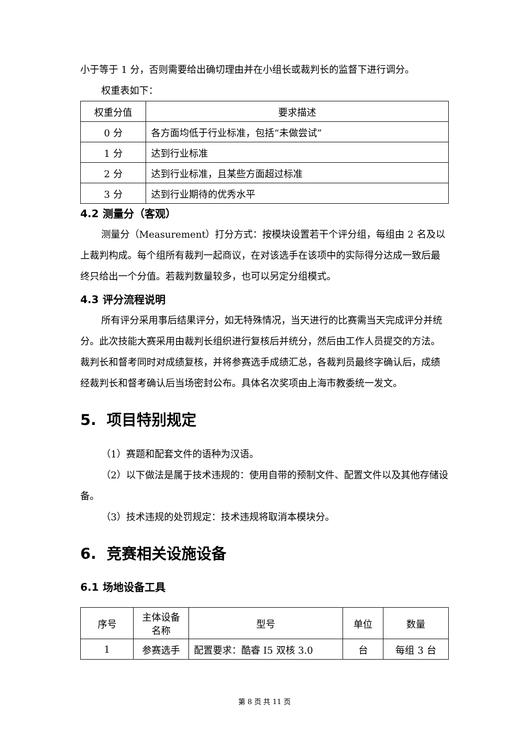小于等于 1 分，否则需要给出确切理由并在小组长或裁判长的监督下进行调分。
权重表如下：
| 权重分值 | 要求描述 |
| --- | --- |
| 0 分 | 各方面均低于行业标准，包括“未做尝试” |
| 1 分 | 达到行业标准 |
| 2 分 | 达到行业标准，且某些方面超过标准 |
| 3 分 | 达到行业期待的优秀水平 |
4.2 测量分（客观）
测量分（Measurement）打分方式：按模块设置若干个评分组，每组由 2 名及以上裁判构成。每个组所有裁判一起商议，在对该选手在该项中的实际得分达成一致后最终只给出一个分值。若裁判数量较多，也可以另定分组模式。
4.3 评分流程说明
所有评分采用事后结果评分，如无特殊情况，当天进行的比赛需当天完成评分并统分。此次技能大赛采用由裁判长组织进行复核后并统分，然后由工作人员提交的方法。裁判长和督考同时对成绩复核，并将参赛选手成绩汇总，各裁判员最终字确认后，成绩经裁判长和督考确认后当场密封公布。具体名次奖项由上海市教委统一发文。
5. 项目特别规定
（1）赛题和配套文件的语种为汉语。
（2）以下做法是属于技术违规的：使用自带的预制文件、配置文件以及其他存储设备。
（3）技术违规的处罚规定：技术违规将取消本模块分。
6. 竞赛相关设施设备
6.1 场地设备工具
| 序号 | 主体设备名称 | 型号 | 单位 | 数量 |
| --- | --- | --- | --- | --- |
| 1 | 参赛选手 | 配置要求：酷睿 I5 双核 3.0 | 台 | 每组 3 台 |
第 8 页 共 11 页